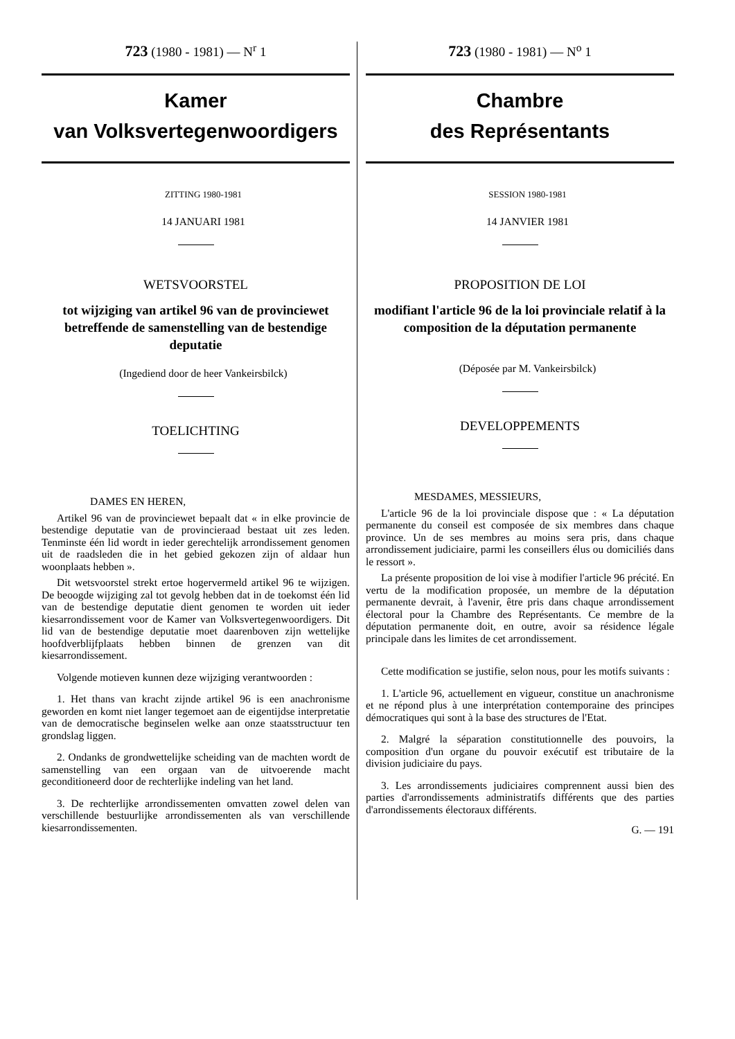723 (1980 - 1981) — N<sup>r</sup> 1
Kamer
van Volksvertegenwoordigers
ZITTING 1980-1981
14 JANUARI 1981
WETSVOORSTEL
tot wijziging van artikel 96 van de provinciewet betreffende de samenstelling van de bestendige deputatie
(Ingediend door de heer Vankeirsbilck)
TOELICHTING
DAMES EN HEREN,
Artikel 96 van de provinciewet bepaalt dat « in elke provincie de bestendige deputatie van de provincieraad bestaat uit zes leden. Tenminste één lid wordt in ieder gerechtelijk arrondissement genomen uit de raadsleden die in het gebied gekozen zijn of aldaar hun woonplaats hebben ».
Dit wetsvoorstel strekt ertoe hogervermeld artikel 96 te wijzigen. De beoogde wijziging zal tot gevolg hebben dat in de toekomst één lid van de bestendige deputatie dient genomen te worden uit ieder kiesarrondissement voor de Kamer van Volksvertegenwoordigers. Dit lid van de bestendige deputatie moet daarenboven zijn wettelijke hoofdverblijfplaats hebben binnen de grenzen van dit kiesarrondissement.
Volgende motieven kunnen deze wijziging verantwoorden :
1. Het thans van kracht zijnde artikel 96 is een anachronisme geworden en komt niet langer tegemoet aan de eigentijdse interpretatie van de democratische beginselen welke aan onze staatsstructuur ten grondslag liggen.
2. Ondanks de grondwettelijke scheiding van de machten wordt de samenstelling van een orgaan van de uitvoerende macht geconditioneerd door de rechterlijke indeling van het land.
3. De rechterlijke arrondissementen omvatten zowel delen van verschillende bestuurlijke arrondissementen als van verschillende kiesarrondissementen.
723 (1980 - 1981) — N<sup>o</sup> 1
Chambre
des Représentants
SESSION 1980-1981
14 JANVIER 1981
PROPOSITION DE LOI
modifiant l'article 96 de la loi provinciale relatif à la composition de la députation permanente
(Déposée par M. Vankeirsbilck)
DEVELOPPEMENTS
MESDAMES, MESSIEURS,
L'article 96 de la loi provinciale dispose que : « La députation permanente du conseil est composée de six membres dans chaque province. Un de ses membres au moins sera pris, dans chaque arrondissement judiciaire, parmi les conseillers élus ou domiciliés dans le ressort ».
La présente proposition de loi vise à modifier l'article 96 précité. En vertu de la modification proposée, un membre de la députation permanente devrait, à l'avenir, être pris dans chaque arrondissement électoral pour la Chambre des Représentants. Ce membre de la députation permanente doit, en outre, avoir sa résidence légale principale dans les limites de cet arrondissement.
Cette modification se justifie, selon nous, pour les motifs suivants :
1. L'article 96, actuellement en vigueur, constitue un anachronisme et ne répond plus à une interprétation contemporaine des principes démocratiques qui sont à la base des structures de l'Etat.
2. Malgré la séparation constitutionnelle des pouvoirs, la composition d'un organe du pouvoir exécutif est tributaire de la division judiciaire du pays.
3. Les arrondissements judiciaires comprennent aussi bien des parties d'arrondissements administratifs différents que des parties d'arrondissements électoraux différents.
G. — 191